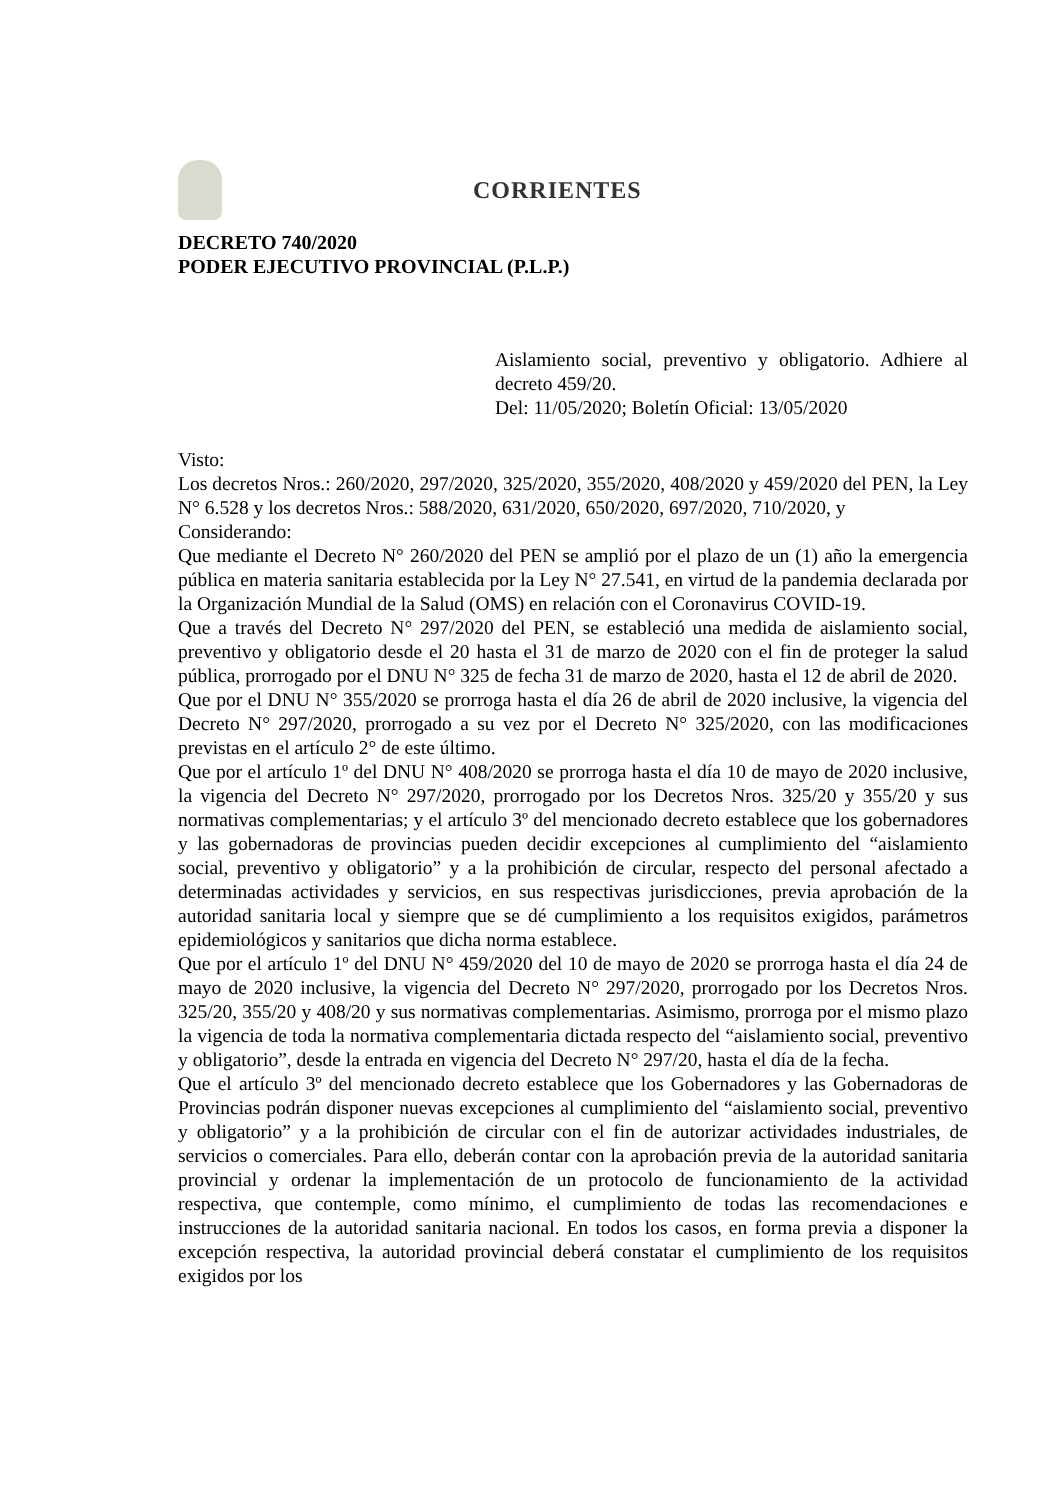CORRIENTES
DECRETO 740/2020
PODER EJECUTIVO PROVINCIAL (P.L.P.)
Aislamiento social, preventivo y obligatorio. Adhiere al decreto 459/20.
Del: 11/05/2020; Boletín Oficial: 13/05/2020
Visto:
Los decretos Nros.: 260/2020, 297/2020, 325/2020, 355/2020, 408/2020 y 459/2020 del PEN, la Ley N° 6.528 y los decretos Nros.: 588/2020, 631/2020, 650/2020, 697/2020, 710/2020, y
Considerando:
Que mediante el Decreto N° 260/2020 del PEN se amplió por el plazo de un (1) año la emergencia pública en materia sanitaria establecida por la Ley N° 27.541, en virtud de la pandemia declarada por la Organización Mundial de la Salud (OMS) en relación con el Coronavirus COVID-19.
Que a través del Decreto N° 297/2020 del PEN, se estableció una medida de aislamiento social, preventivo y obligatorio desde el 20 hasta el 31 de marzo de 2020 con el fin de proteger la salud pública, prorrogado por el DNU N° 325 de fecha 31 de marzo de 2020, hasta el 12 de abril de 2020.
Que por el DNU N° 355/2020 se prorroga hasta el día 26 de abril de 2020 inclusive, la vigencia del Decreto N° 297/2020, prorrogado a su vez por el Decreto N° 325/2020, con las modificaciones previstas en el artículo 2° de este último.
Que por el artículo 1º del DNU N° 408/2020 se prorroga hasta el día 10 de mayo de 2020 inclusive, la vigencia del Decreto N° 297/2020, prorrogado por los Decretos Nros. 325/20 y 355/20 y sus normativas complementarias; y el artículo 3º del mencionado decreto establece que los gobernadores y las gobernadoras de provincias pueden decidir excepciones al cumplimiento del “aislamiento social, preventivo y obligatorio” y a la prohibición de circular, respecto del personal afectado a determinadas actividades y servicios, en sus respectivas jurisdicciones, previa aprobación de la autoridad sanitaria local y siempre que se dé cumplimiento a los requisitos exigidos, parámetros epidemiológicos y sanitarios que dicha norma establece.
Que por el artículo 1º del DNU N° 459/2020 del 10 de mayo de 2020 se prorroga hasta el día 24 de mayo de 2020 inclusive, la vigencia del Decreto N° 297/2020, prorrogado por los Decretos Nros. 325/20, 355/20 y 408/20 y sus normativas complementarias. Asimismo, prorroga por el mismo plazo la vigencia de toda la normativa complementaria dictada respecto del “aislamiento social, preventivo y obligatorio”, desde la entrada en vigencia del Decreto N° 297/20, hasta el día de la fecha.
Que el artículo 3º del mencionado decreto establece que los Gobernadores y las Gobernadoras de Provincias podrán disponer nuevas excepciones al cumplimiento del “aislamiento social, preventivo y obligatorio” y a la prohibición de circular con el fin de autorizar actividades industriales, de servicios o comerciales. Para ello, deberán contar con la aprobación previa de la autoridad sanitaria provincial y ordenar la implementación de un protocolo de funcionamiento de la actividad respectiva, que contemple, como mínimo, el cumplimiento de todas las recomendaciones e instrucciones de la autoridad sanitaria nacional. En todos los casos, en forma previa a disponer la excepción respectiva, la autoridad provincial deberá constatar el cumplimiento de los requisitos exigidos por los